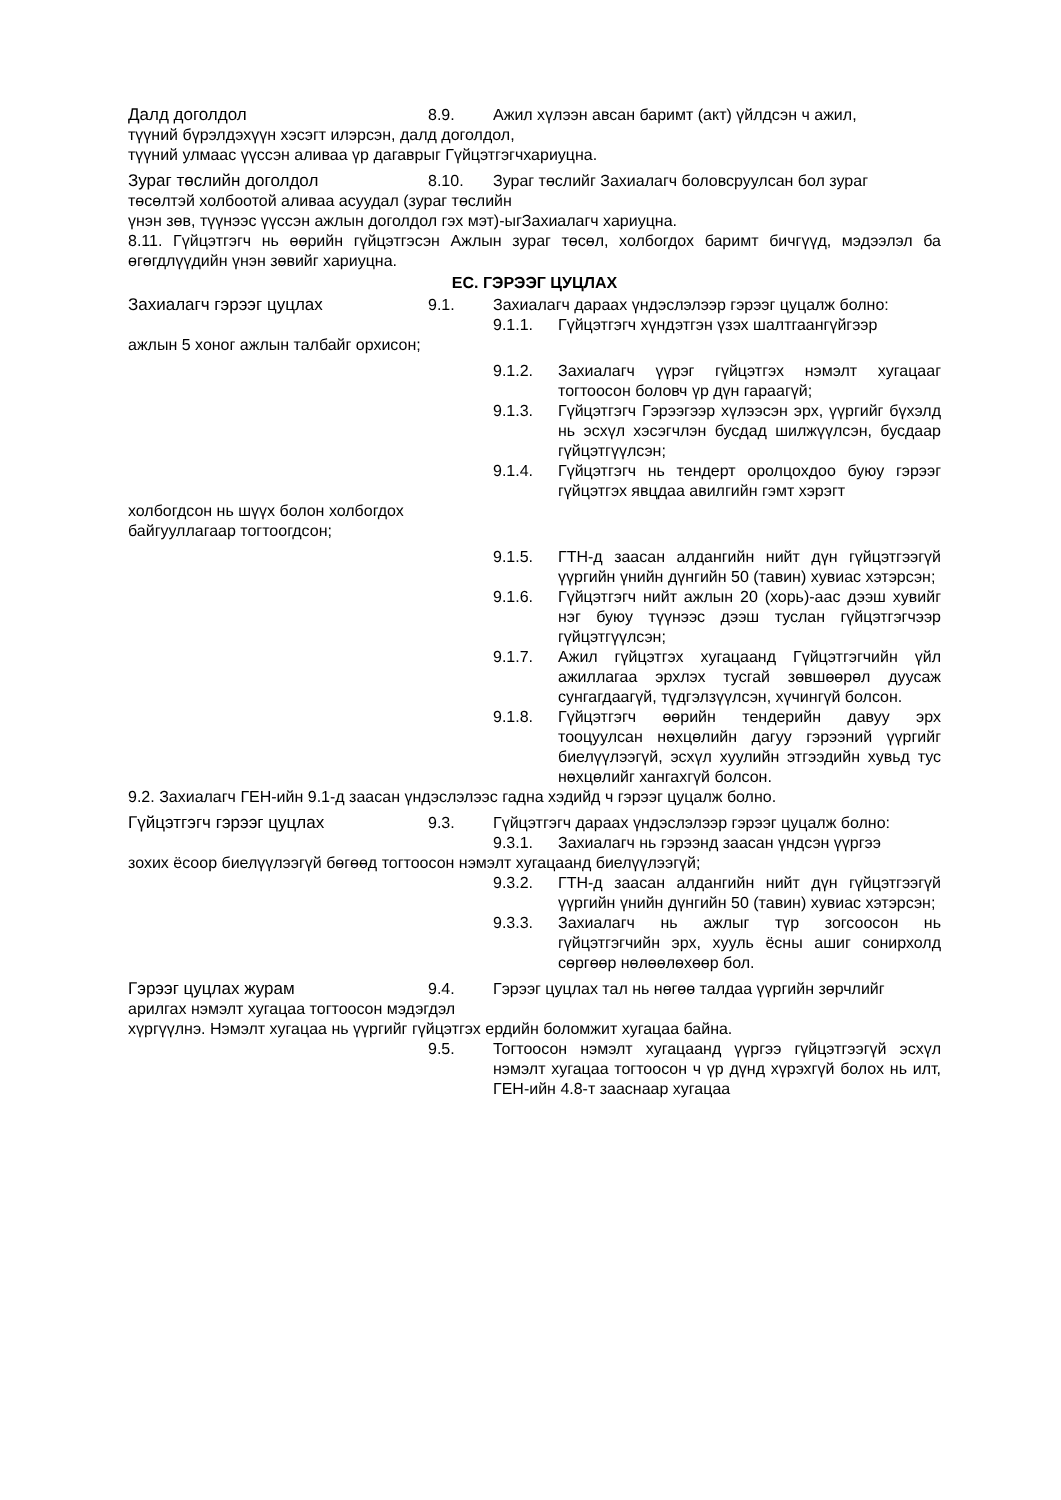Далд доголдол 8.9. Ажил хүлээн авсан баримт (акт) үйлдсэн ч ажил,
түүний бүрэлдэхүүн хэсэгт илэрсэн, далд доголдол,
түүний улмаас үүссэн аливаа үр дагаврыг Гүйцэтгэгчхариуцна.
Зураг төслийн доголдол 8.10. Зураг төслийг Захиалагч боловсруулсан бол зураг
төсөлтэй холбоотой аливаа асуудал (зураг төслийн
үнэн зөв, түүнээс үүссэн ажлын доголдол гэх мэт)-ыгЗахиалагч хариуцна.
8.11. Гүйцэтгэгч нь өөрийн гүйцэтгэсэн Ажлын зураг төсөл, холбогдох баримт бичгүүд, мэдээлэл ба өгөгдлүүдийн үнэн зөвийг хариуцна.
ЕС. ГЭРЭЭГ ЦУЦЛАХ
Захиалагч гэрээг цуцлах 9.1. Захиалагч дараах үндэслэлээр гэрээг цуцалж болно:
9.1.1. Гүйцэтгэгч хүндэтгэн үзэх шалтгаангүйгээр
ажлын 5 хоног ажлын талбайг орхисон;
9.1.2. Захиалагч үүрэг гүйцэтгэх нэмэлт хугацааг тогтоосон боловч үр дүн гараагүй;
9.1.3. Гүйцэтгэгч Гэрээгээр хүлээсэн эрх, үүргийг бүхэлд нь эсхүл хэсэгчлэн бусдад шилжүүлсэн, бусдаар гүйцэтгүүлсэн;
9.1.4. Гүйцэтгэгч нь тендерт оролцохдоо буюу гэрээг гүйцэтгэх явцдаа авилгийн гэмт хэрэгт
холбогдсон нь шүүх болон холбогдох
байгууллагаар тогтоогдсон;
9.1.5. ГТН-д заасан алдангийн нийт дүн гүйцэтгээгүй үүргийн үнийн дүнгийн 50 (тавин) хувиас хэтэрсэн;
9.1.6. Гүйцэтгэгч нийт ажлын 20 (хорь)-аас дээш хувийг нэг буюу түүнээс дээш туслан гүйцэтгэгчээр гүйцэтгүүлсэн;
9.1.7. Ажил гүйцэтгэх хугацаанд Гүйцэтгэгчийн үйл ажиллагаа эрхлэх тусгай зөвшөөрөл дуусаж сунгагдаагүй, түдгэлзүүлсэн, хүчингүй болсон.
9.1.8. Гүйцэтгэгч өөрийн тендерийн давуу эрх тооцуулсан нөхцөлийн дагуу гэрээний үүргийг биелүүлээгүй, эсхүл хуулийн этгээдийн хувьд тус нөхцөлийг хангахгүй болсон.
9.2. Захиалагч ГЕН-ийн 9.1-д заасан үндэслэлээс гадна хэдийд ч гэрээг цуцалж болно.
Гүйцэтгэгч гэрээг цуцлах 9.3. Гүйцэтгэгч дараах үндэслэлээр гэрээг цуцалж болно:
9.3.1. Захиалагч нь гэрээнд заасан үндсэн үүргээ
зохих ёсоор биелүүлээгүй бөгөөд тогтоосон нэмэлт хугацаанд биелүүлээгүй;
9.3.2. ГТН-д заасан алдангийн нийт дүн гүйцэтгээгүй үүргийн үнийн дүнгийн 50 (тавин) хувиас хэтэрсэн;
9.3.3. Захиалагч нь ажлыг түр зогсоосон нь гүйцэтгэгчийн эрх, хууль ёсны ашиг сонирхолд сөргөөр нөлөөлөхөөр бол.
Гэрээг цуцлах журам 9.4. Гэрээг цуцлах тал нь нөгөө талдаа үүргийн зөрчлийг
арилгах нэмэлт хугацаа тогтоосон мэдэгдэл
хүргүүлнэ. Нэмэлт хугацаа нь үүргийг гүйцэтгэх ердийн боломжит хугацаа байна.
9.5. Тогтоосон нэмэлт хугацаанд үүргээ гүйцэтгээгүй эсхүл нэмэлт хугацаа тогтоосон ч үр дүнд хүрэхгүй болох нь илт, ГЕН-ийн 4.8-т зааснаар хугацаа